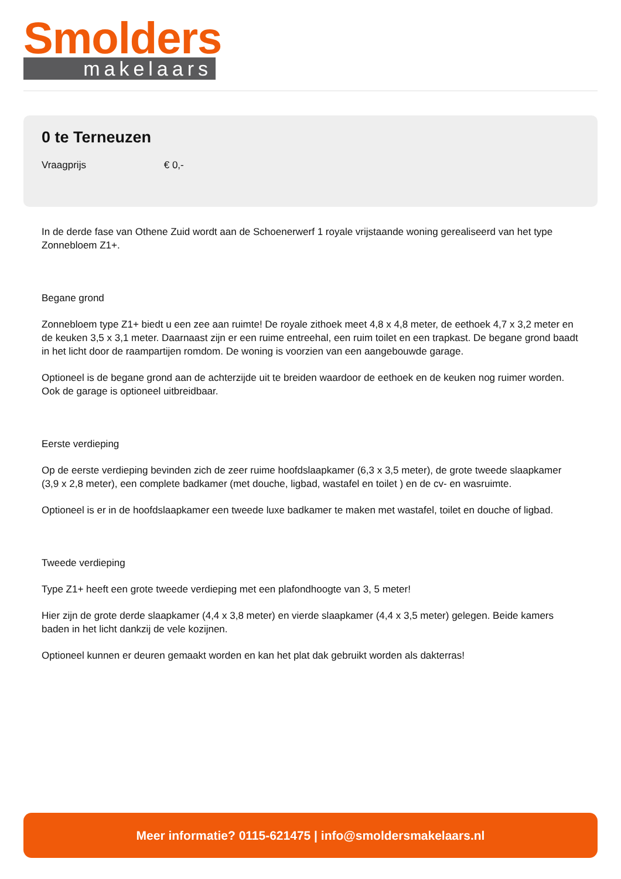Smolders
makelaars
0 te Terneuzen
Vraagprijs € 0,-
In de derde fase van Othene Zuid wordt aan de Schoenerwerf 1 royale vrijstaande woning gerealiseerd van het type Zonnebloem Z1+.
Begane grond
Zonnebloem type Z1+ biedt u een zee aan ruimte! De royale zithoek meet 4,8 x 4,8 meter, de eethoek 4,7 x 3,2 meter en de keuken 3,5 x 3,1 meter. Daarnaast zijn er een ruime entreehal, een ruim toilet en een trapkast. De begane grond baadt in het licht door de raampartijen romdom. De woning is voorzien van een aangebouwde garage.
Optioneel is de begane grond aan de achterzijde uit te breiden waardoor de eethoek en de keuken nog ruimer worden. Ook de garage is optioneel uitbreidbaar.
Eerste verdieping
Op de eerste verdieping bevinden zich de zeer ruime hoofdslaapkamer (6,3 x 3,5 meter), de grote tweede slaapkamer (3,9 x 2,8 meter), een complete badkamer (met douche, ligbad, wastafel en toilet ) en de cv- en wasruimte.
Optioneel is er in de hoofdslaapkamer een tweede luxe badkamer te maken met wastafel, toilet en douche of ligbad.
Tweede verdieping
Type Z1+ heeft een grote tweede verdieping met een plafondhoogte van 3, 5 meter!
Hier zijn de grote derde slaapkamer (4,4 x 3,8 meter) en vierde slaapkamer (4,4 x 3,5 meter) gelegen. Beide kamers baden in het licht dankzij de vele kozijnen.
Optioneel kunnen er deuren gemaakt worden en kan het plat dak gebruikt worden als dakterras!
Meer informatie? 0115-621475 | info@smoldersmakelaars.nl